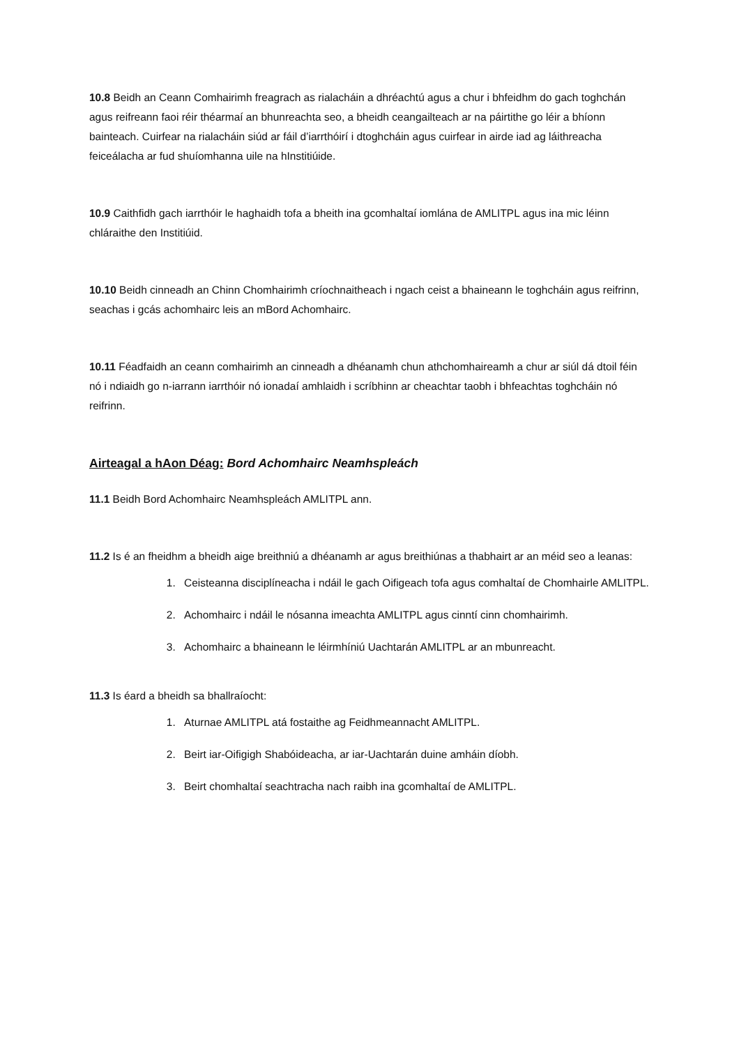10.8 Beidh an Ceann Comhairimh freagrach as rialacháin a dhréachtú agus a chur i bhfeidhm do gach toghchán agus reifreann faoi réir théarmaí an bhunreachta seo, a bheidh ceangailteach ar na páirtithe go léir a bhíonn bainteach. Cuirfear na rialacháin siúd ar fáil d’iarrthóirí i dtoghcháin agus cuirfear in airde iad ag láithreacha feiceálacha ar fud shuíomhanna uile na hInstitiúide.
10.9 Caithfidh gach iarrthóir le haghaidh tofa a bheith ina gcomhaltaí iomlána de AMLITPL agus ina mic léinn chláraithe den Institiúid.
10.10 Beidh cinneadh an Chinn Chomhairimh críochnaitheach i ngach ceist a bhaineann le toghcháin agus reifrinn, seachas i gcás achomhairc leis an mBord Achomhairc.
10.11 Féadfaidh an ceann comhairimh an cinneadh a dhéanamh chun athchomhaireamh a chur ar siúl dá dtoil féin nó i ndiaidh go n-iarrann iarrthóir nó ionadaí amhlaidh i scríbhinn ar cheachtar taobh i bhfeachtas toghcháin nó reifrinn.
Airteagal a hAon Déag: Bord Achomhairc Neamhspleách
11.1 Beidh Bord Achomhairc Neamhspleách AMLITPL ann.
11.2 Is é an fheidhm a bheidh aige breithniú a dhéanamh ar agus breithiúnas a thabhairt ar an méid seo a leanas:
1. Ceisteanna disciplíneacha i ndáil le gach Oifigeach tofa agus comhaltaí de Chomhairle AMLITPL.
2. Achomhairc i ndáil le nósanna imeachta AMLITPL agus cinntí cinn chomhairimh.
3. Achomhairc a bhaineann le léirmhíniú Uachtarán AMLITPL ar an mbunreacht.
11.3 Is éard a bheidh sa bhallraíocht:
1. Aturnae AMLITPL atá fostaithe ag Feidhmeannacht AMLITPL.
2. Beirt iar-Oifigigh Shabóideacha, ar iar-Uachtarán duine amháin díobh.
3. Beirt chomhaltaí seachtracha nach raibh ina gcomhaltaí de AMLITPL.